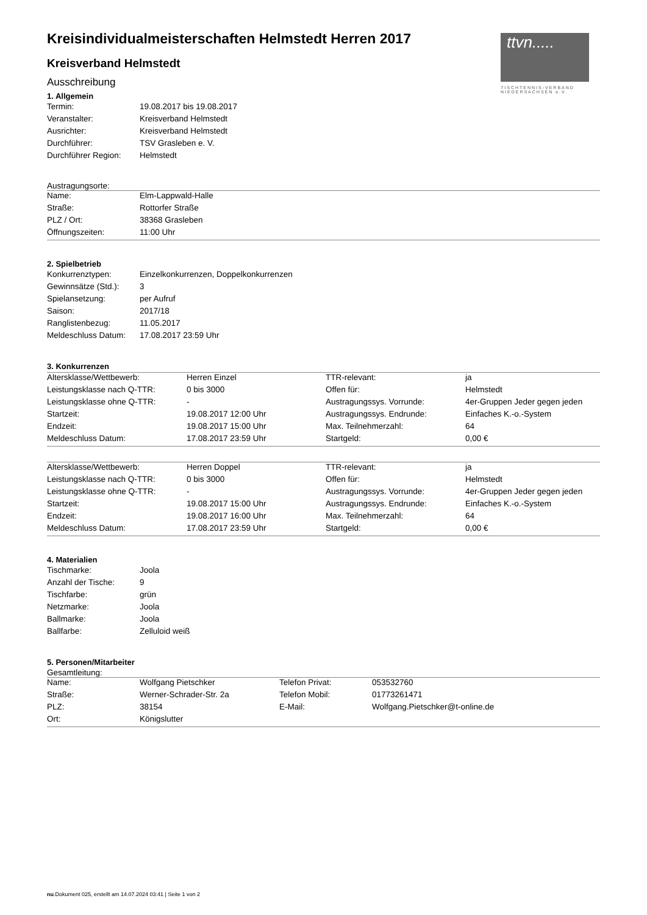ttvn.....
TISCHTENNIS-VERBAND NIEDERSACHSEN e.V.
Kreisindividualmeisterschaften Helmstedt Herren 2017
Kreisverband Helmstedt
Ausschreibung
1. Allgemein
| Termin: | 19.08.2017 bis 19.08.2017 |
| Veranstalter: | Kreisverband Helmstedt |
| Ausrichter: | Kreisverband Helmstedt |
| Durchführer: | TSV Grasleben e. V. |
| Durchführer Region: | Helmstedt |
Austragungsorte:
| Name: | Elm-Lappwald-Halle |
| Straße: | Rottorfer Straße |
| PLZ / Ort: | 38368 Grasleben |
| Öffnungszeiten: | 11:00 Uhr |
2. Spielbetrieb
| Konkurrenztypen: | Einzelkonkurrenzen, Doppelkonkurrenzen |
| Gewinnsätze (Std.): | 3 |
| Spielansetzung: | per Aufruf |
| Saison: | 2017/18 |
| Ranglistenbezug: | 11.05.2017 |
| Meldeschluss Datum: | 17.08.2017 23:59 Uhr |
3. Konkurrenzen
| Altersklasse/Wettbewerb: | Herren Einzel | TTR-relevant: | ja |
| Leistungsklasse nach Q-TTR: | 0 bis 3000 | Offen für: | Helmstedt |
| Leistungsklasse ohne Q-TTR: | - | Austragungssys. Vorrunde: | 4er-Gruppen Jeder gegen jeden |
| Startzeit: | 19.08.2017 12:00 Uhr | Austragungssys. Endrunde: | Einfaches K.-o.-System |
| Endzeit: | 19.08.2017 15:00 Uhr | Max. Teilnehmerzahl: | 64 |
| Meldeschluss Datum: | 17.08.2017 23:59 Uhr | Startgeld: | 0,00 € |
| Altersklasse/Wettbewerb: | Herren Doppel | TTR-relevant: | ja |
| Leistungsklasse nach Q-TTR: | 0 bis 3000 | Offen für: | Helmstedt |
| Leistungsklasse ohne Q-TTR: | - | Austragungssys. Vorrunde: | 4er-Gruppen Jeder gegen jeden |
| Startzeit: | 19.08.2017 15:00 Uhr | Austragungssys. Endrunde: | Einfaches K.-o.-System |
| Endzeit: | 19.08.2017 16:00 Uhr | Max. Teilnehmerzahl: | 64 |
| Meldeschluss Datum: | 17.08.2017 23:59 Uhr | Startgeld: | 0,00 € |
4. Materialien
| Tischmarke: | Joola |
| Anzahl der Tische: | 9 |
| Tischfarbe: | grün |
| Netzmarke: | Joola |
| Ballmarke: | Joola |
| Ballfarbe: | Zelluloid weiß |
5. Personen/Mitarbeiter
Gesamtleitung:
| Name: | Wolfgang Pietschker | Telefon Privat: | 053532760 |
| Straße: | Werner-Schrader-Str. 2a | Telefon Mobil: | 01773261471 |
| PLZ: | 38154 | E-Mail: | Wolfgang.Pietschker@t-online.de |
| Ort: | Königslutter | | |
nu.Dokument 025, erstellt am 14.07.2024 03:41 | Seite 1 von 2